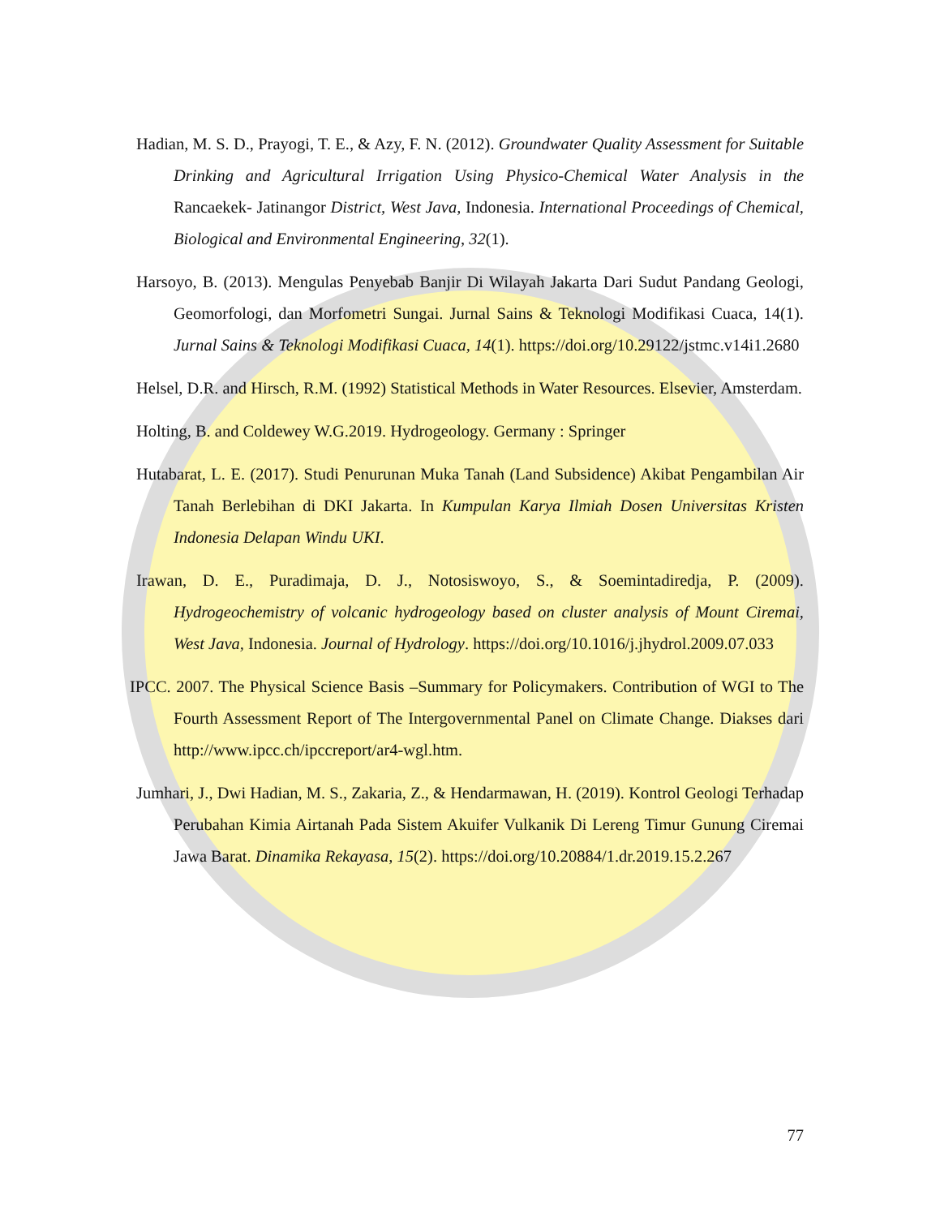Hadian, M. S. D., Prayogi, T. E., & Azy, F. N. (2012). Groundwater Quality Assessment for Suitable Drinking and Agricultural Irrigation Using Physico-Chemical Water Analysis in the Rancaekek- Jatinangor District, West Java, Indonesia. International Proceedings of Chemical, Biological and Environmental Engineering, 32(1).
Harsoyo, B. (2013). Mengulas Penyebab Banjir Di Wilayah Jakarta Dari Sudut Pandang Geologi, Geomorfologi, dan Morfometri Sungai. Jurnal Sains & Teknologi Modifikasi Cuaca, 14(1). Jurnal Sains & Teknologi Modifikasi Cuaca, 14(1). https://doi.org/10.29122/jstmc.v14i1.2680
Helsel, D.R. and Hirsch, R.M. (1992) Statistical Methods in Water Resources. Elsevier, Amsterdam.
Holting, B. and Coldewey W.G.2019. Hydrogeology. Germany : Springer
Hutabarat, L. E. (2017). Studi Penurunan Muka Tanah (Land Subsidence) Akibat Pengambilan Air Tanah Berlebihan di DKI Jakarta. In Kumpulan Karya Ilmiah Dosen Universitas Kristen Indonesia Delapan Windu UKI.
Irawan, D. E., Puradimaja, D. J., Notosiswoyo, S., & Soemintadiredja, P. (2009). Hydrogeochemistry of volcanic hydrogeology based on cluster analysis of Mount Ciremai, West Java, Indonesia. Journal of Hydrology. https://doi.org/10.1016/j.jhydrol.2009.07.033
IPCC. 2007. The Physical Science Basis –Summary for Policymakers. Contribution of WGI to The Fourth Assessment Report of The Intergovernmental Panel on Climate Change. Diakses dari http://www.ipcc.ch/ipccreport/ar4-wgl.htm.
Jumhari, J., Dwi Hadian, M. S., Zakaria, Z., & Hendarmawan, H. (2019). Kontrol Geologi Terhadap Perubahan Kimia Airtanah Pada Sistem Akuifer Vulkanik Di Lereng Timur Gunung Ciremai Jawa Barat. Dinamika Rekayasa, 15(2). https://doi.org/10.20884/1.dr.2019.15.2.267
77